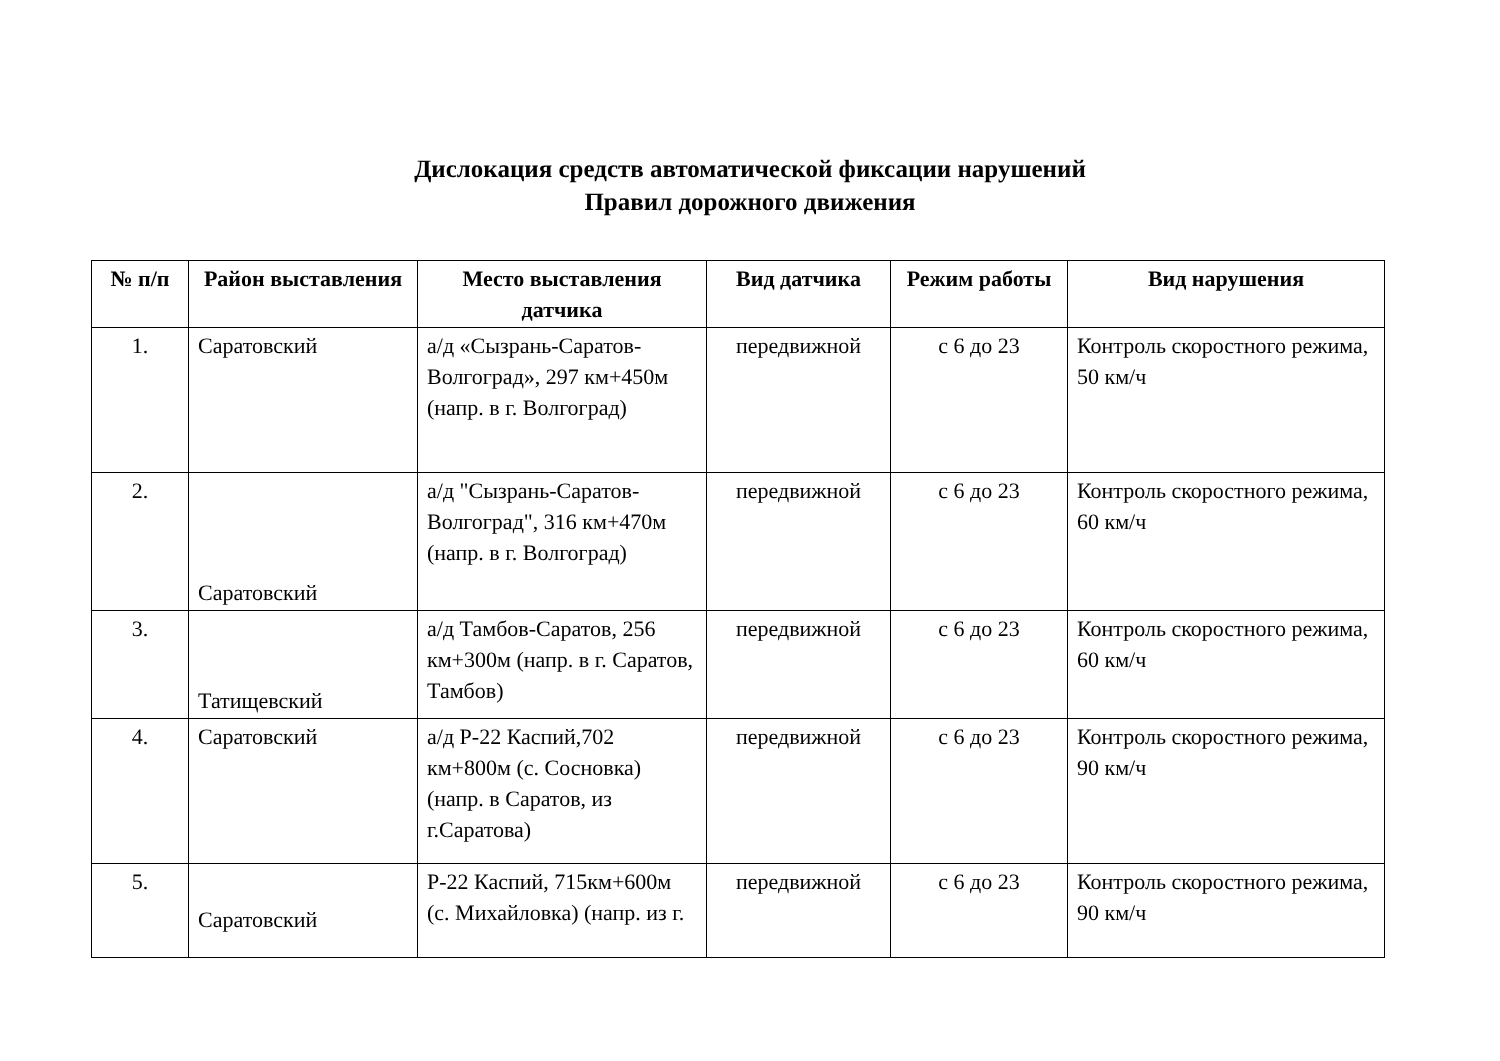Дислокация средств автоматической фиксации нарушений
Правил дорожного движения
| № п/п | Район выставления | Место выставления датчика | Вид датчика | Режим работы | Вид нарушения |
| --- | --- | --- | --- | --- | --- |
| 1. | Саратовский | а/д «Сызрань-Саратов-Волгоград», 297 км+450м (напр. в г. Волгоград) | передвижной | с 6 до 23 | Контроль скоростного режима, 50 км/ч |
| 2. | Саратовский | а/д "Сызрань-Саратов-Волгоград", 316 км+470м (напр. в г. Волгоград) | передвижной | с 6 до 23 | Контроль скоростного режима, 60 км/ч |
| 3. | Татищевский | а/д Тамбов-Саратов, 256 км+300м (напр. в г. Саратов, Тамбов) | передвижной | с 6 до 23 | Контроль скоростного режима, 60 км/ч |
| 4. | Саратовский | а/д Р-22 Каспий,702 км+800м (с. Сосновка) (напр. в Саратов, из г.Саратова) | передвижной | с 6 до 23 | Контроль скоростного режима, 90 км/ч |
| 5. | Саратовский | Р-22 Каспий, 715км+600м (с. Михайловка) (напр. из г. | передвижной | с 6 до 23 | Контроль скоростного режима, 90 км/ч |